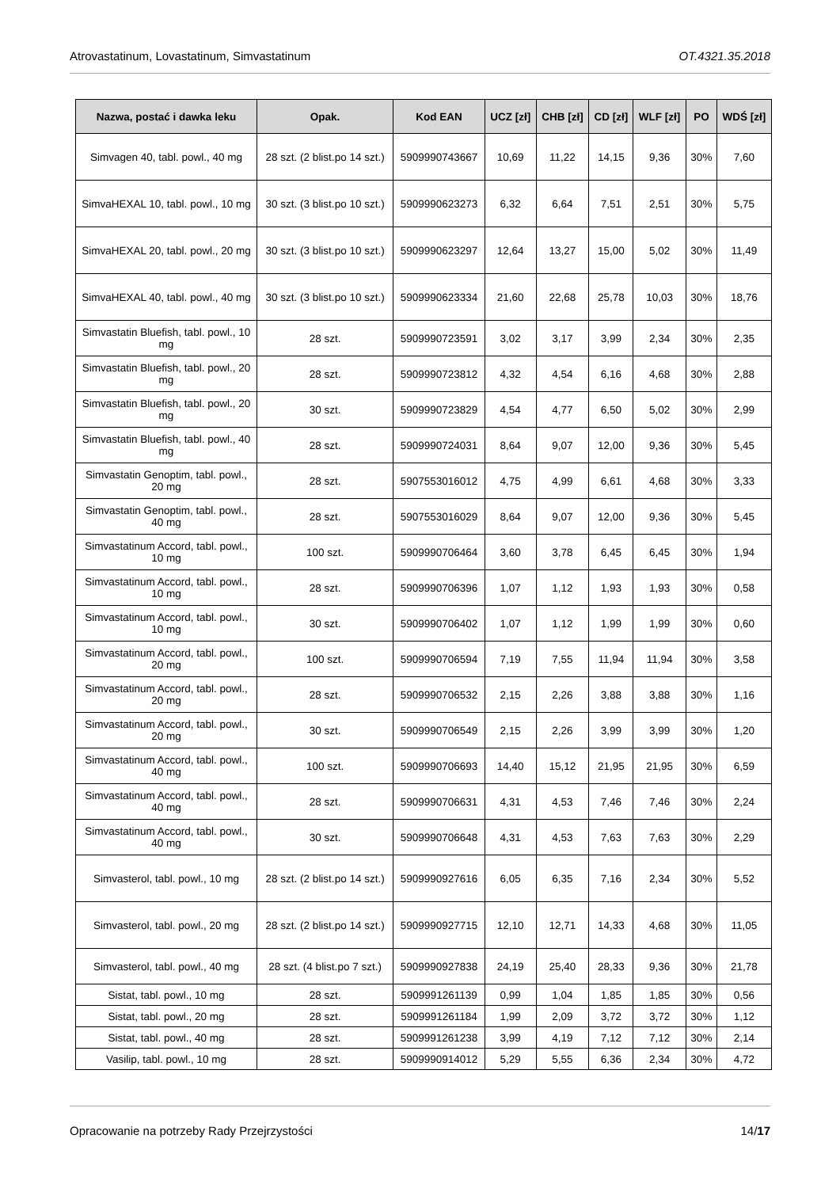Atrovastatinum, Lovastatinum, Simvastatinum OT.4321.35.2018
| Nazwa, postać i dawka leku | Opak. | Kod EAN | UCZ [zł] | CHB [zł] | CD [zł] | WLF [zł] | PO | WDŚ [zł] |
| --- | --- | --- | --- | --- | --- | --- | --- | --- |
| Simvagen 40, tabl. powl., 40 mg | 28 szt. (2 blist.po 14 szt.) | 5909990743667 | 10,69 | 11,22 | 14,15 | 9,36 | 30% | 7,60 |
| SimvaHEXAL 10, tabl. powl., 10 mg | 30 szt. (3 blist.po 10 szt.) | 5909990623273 | 6,32 | 6,64 | 7,51 | 2,51 | 30% | 5,75 |
| SimvaHEXAL 20, tabl. powl., 20 mg | 30 szt. (3 blist.po 10 szt.) | 5909990623297 | 12,64 | 13,27 | 15,00 | 5,02 | 30% | 11,49 |
| SimvaHEXAL 40, tabl. powl., 40 mg | 30 szt. (3 blist.po 10 szt.) | 5909990623334 | 21,60 | 22,68 | 25,78 | 10,03 | 30% | 18,76 |
| Simvastatin Bluefish, tabl. powl., 10 mg | 28 szt. | 5909990723591 | 3,02 | 3,17 | 3,99 | 2,34 | 30% | 2,35 |
| Simvastatin Bluefish, tabl. powl., 20 mg | 28 szt. | 5909990723812 | 4,32 | 4,54 | 6,16 | 4,68 | 30% | 2,88 |
| Simvastatin Bluefish, tabl. powl., 20 mg | 30 szt. | 5909990723829 | 4,54 | 4,77 | 6,50 | 5,02 | 30% | 2,99 |
| Simvastatin Bluefish, tabl. powl., 40 mg | 28 szt. | 5909990724031 | 8,64 | 9,07 | 12,00 | 9,36 | 30% | 5,45 |
| Simvastatin Genoptim, tabl. powl., 20 mg | 28 szt. | 5907553016012 | 4,75 | 4,99 | 6,61 | 4,68 | 30% | 3,33 |
| Simvastatin Genoptim, tabl. powl., 40 mg | 28 szt. | 5907553016029 | 8,64 | 9,07 | 12,00 | 9,36 | 30% | 5,45 |
| Simvastatinum Accord, tabl. powl., 10 mg | 100 szt. | 5909990706464 | 3,60 | 3,78 | 6,45 | 6,45 | 30% | 1,94 |
| Simvastatinum Accord, tabl. powl., 10 mg | 28 szt. | 5909990706396 | 1,07 | 1,12 | 1,93 | 1,93 | 30% | 0,58 |
| Simvastatinum Accord, tabl. powl., 10 mg | 30 szt. | 5909990706402 | 1,07 | 1,12 | 1,99 | 1,99 | 30% | 0,60 |
| Simvastatinum Accord, tabl. powl., 20 mg | 100 szt. | 5909990706594 | 7,19 | 7,55 | 11,94 | 11,94 | 30% | 3,58 |
| Simvastatinum Accord, tabl. powl., 20 mg | 28 szt. | 5909990706532 | 2,15 | 2,26 | 3,88 | 3,88 | 30% | 1,16 |
| Simvastatinum Accord, tabl. powl., 20 mg | 30 szt. | 5909990706549 | 2,15 | 2,26 | 3,99 | 3,99 | 30% | 1,20 |
| Simvastatinum Accord, tabl. powl., 40 mg | 100 szt. | 5909990706693 | 14,40 | 15,12 | 21,95 | 21,95 | 30% | 6,59 |
| Simvastatinum Accord, tabl. powl., 40 mg | 28 szt. | 5909990706631 | 4,31 | 4,53 | 7,46 | 7,46 | 30% | 2,24 |
| Simvastatinum Accord, tabl. powl., 40 mg | 30 szt. | 5909990706648 | 4,31 | 4,53 | 7,63 | 7,63 | 30% | 2,29 |
| Simvasterol, tabl. powl., 10 mg | 28 szt. (2 blist.po 14 szt.) | 5909990927616 | 6,05 | 6,35 | 7,16 | 2,34 | 30% | 5,52 |
| Simvasterol, tabl. powl., 20 mg | 28 szt. (2 blist.po 14 szt.) | 5909990927715 | 12,10 | 12,71 | 14,33 | 4,68 | 30% | 11,05 |
| Simvasterol, tabl. powl., 40 mg | 28 szt. (4 blist.po 7 szt.) | 5909990927838 | 24,19 | 25,40 | 28,33 | 9,36 | 30% | 21,78 |
| Sistat, tabl. powl., 10 mg | 28 szt. | 5909991261139 | 0,99 | 1,04 | 1,85 | 1,85 | 30% | 0,56 |
| Sistat, tabl. powl., 20 mg | 28 szt. | 5909991261184 | 1,99 | 2,09 | 3,72 | 3,72 | 30% | 1,12 |
| Sistat, tabl. powl., 40 mg | 28 szt. | 5909991261238 | 3,99 | 4,19 | 7,12 | 7,12 | 30% | 2,14 |
| Vasilip, tabl. powl., 10 mg | 28 szt. | 5909990914012 | 5,29 | 5,55 | 6,36 | 2,34 | 30% | 4,72 |
Opracowanie na potrzeby Rady Przejrzystości 14/17